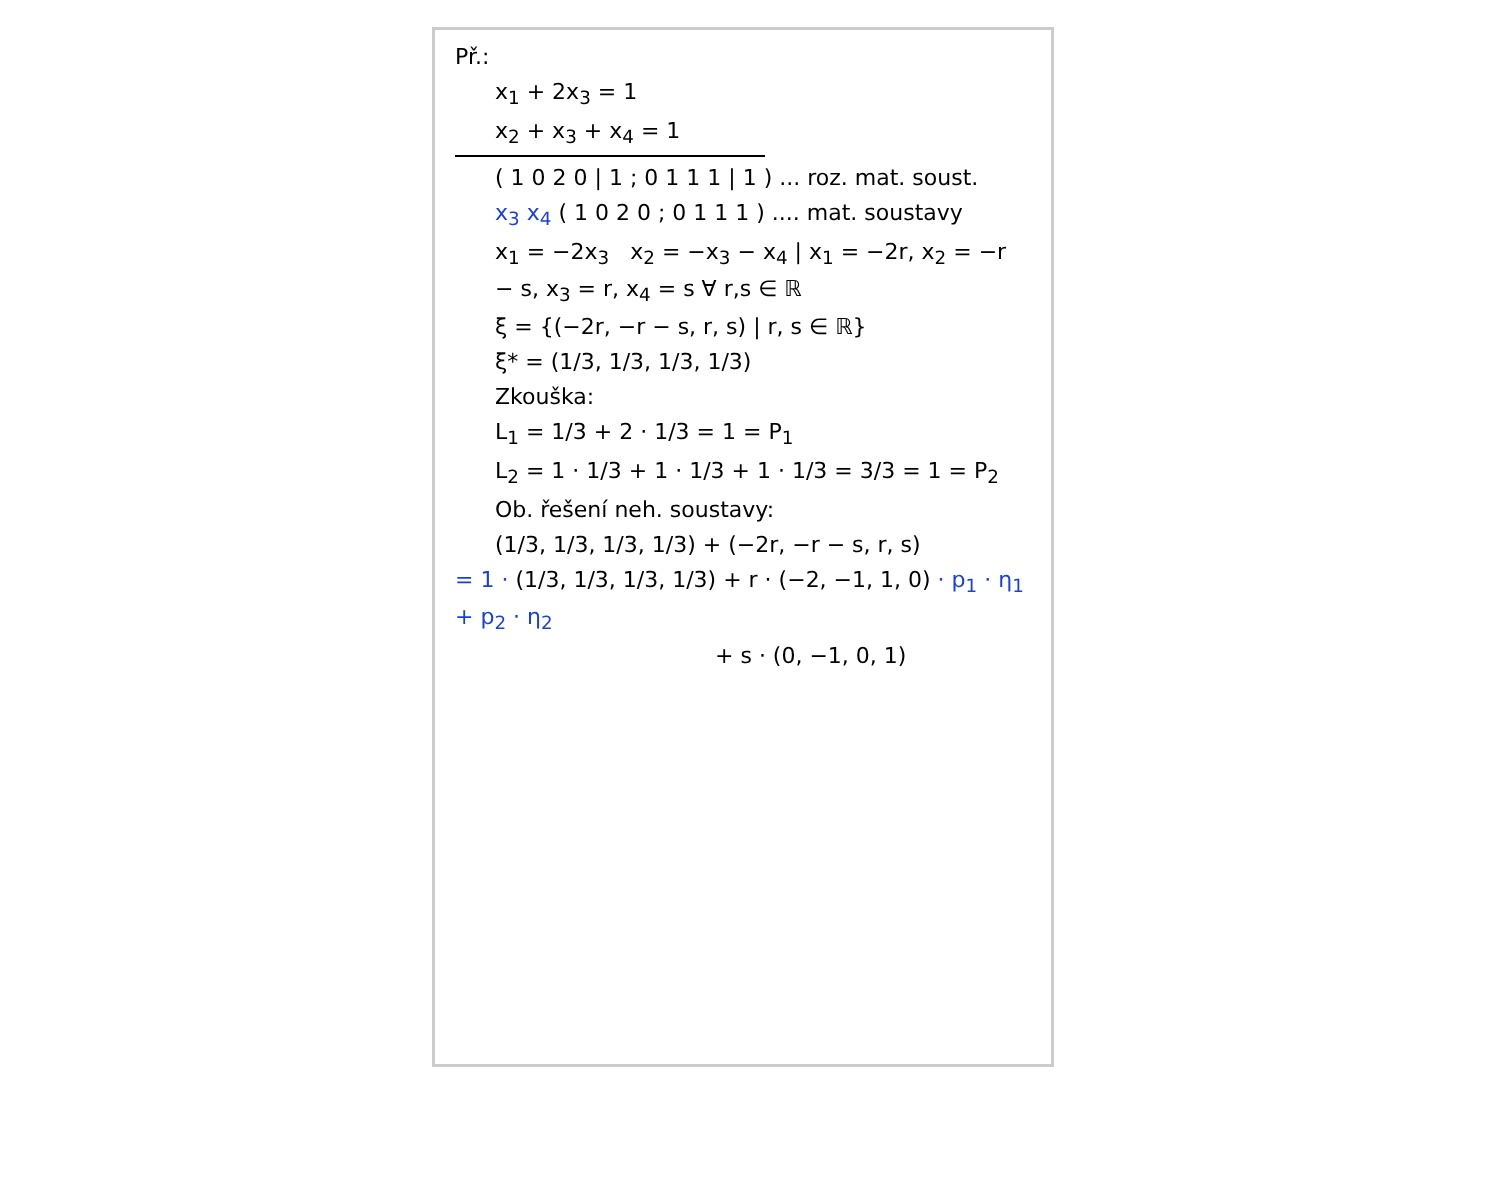Př.:
x<sub>1</sub> + 2x<sub>3</sub> = 1
x<sub>2</sub> + x<sub>3</sub> + x<sub>4</sub> = 1
( 1 0 2 0 | 1 ; 0 1 1 1 | 1 ) ... roz. mat. soust.
x<sub>3</sub> x<sub>4</sub> ( 1 0 2 0 ; 0 1 1 1 ) .... mat. soustavy
x<sub>1</sub> = −2x<sub>3</sub> x<sub>2</sub> = −x<sub>3</sub> − x<sub>4</sub> | x<sub>1</sub> = −2r, x<sub>2</sub> = −r − s, x<sub>3</sub> = r, x<sub>4</sub> = s ∀ r,s ∈ ℝ
ξ = {(−2r, −r − s, r, s) | r, s ∈ ℝ}
ξ* = (1/3, 1/3, 1/3, 1/3)
Zkouška:
L<sub>1</sub> = 1/3 + 2 · 1/3 = 1 = P<sub>1</sub>
L<sub>2</sub> = 1 · 1/3 + 1 · 1/3 + 1 · 1/3 = 3/3 = 1 = P<sub>2</sub>
Ob. řešení neh. soustavy:
(1/3, 1/3, 1/3, 1/3) + (−2r, −r − s, r, s)
= 1 · (1/3, 1/3, 1/3, 1/3) + r · (−2, −1, 1, 0) · p<sub>1</sub> · η<sub>1</sub> + p<sub>2</sub> · η<sub>2</sub>
+ s · (0, −1, 0, 1)